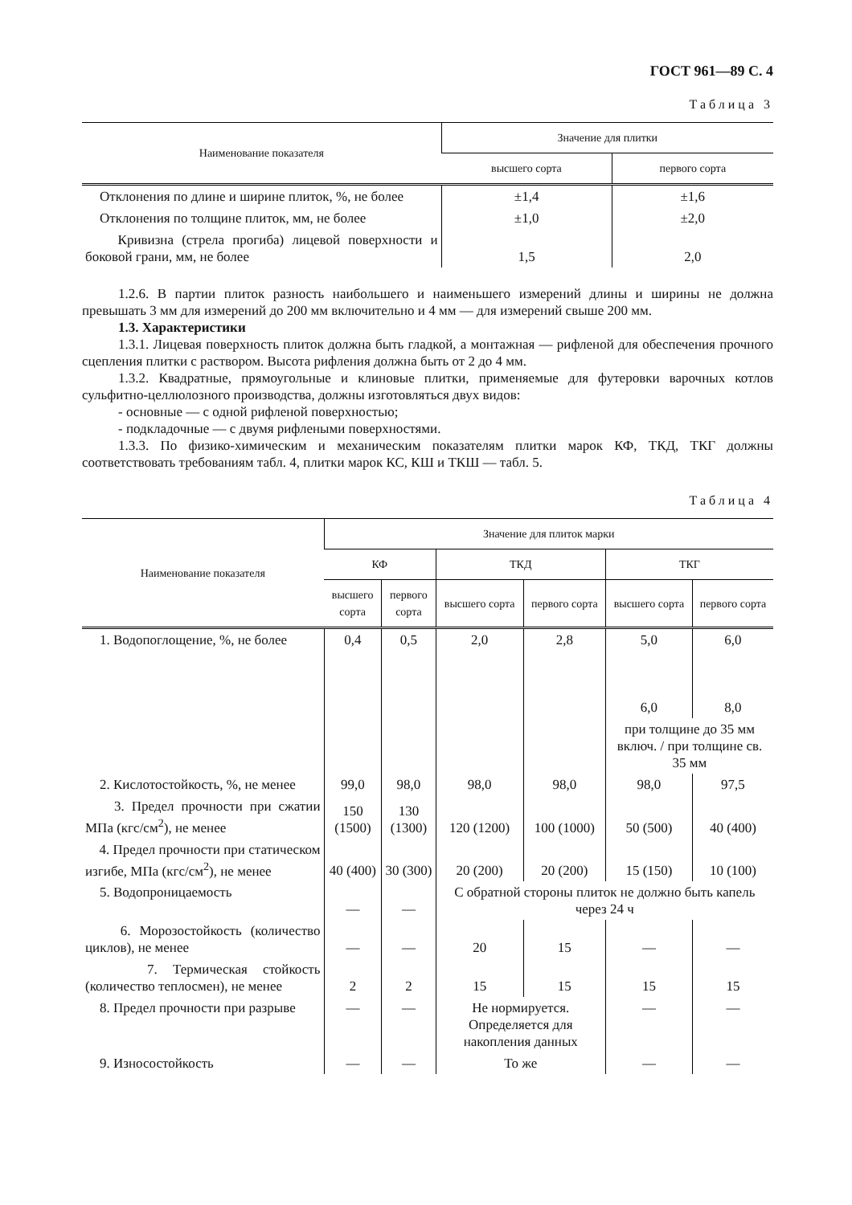ГОСТ 961—89 С. 4
Таблица 3
| Наименование показателя | Значение для плитки | |
| --- | --- | --- |
| | высшего сорта | первого сорта |
| Отклонения по длине и ширине плиток, %, не более | ±1,4 | ±1,6 |
| Отклонения по толщине плиток, мм, не более | ±1,0 | ±2,0 |
| Кривизна (стрела прогиба) лицевой поверхности и боковой грани, мм, не более | 1,5 | 2,0 |
1.2.6. В партии плиток разность наибольшего и наименьшего измерений длины и ширины не должна превышать 3 мм для измерений до 200 мм включительно и 4 мм — для измерений свыше 200 мм.
1.3. Характеристики
1.3.1. Лицевая поверхность плиток должна быть гладкой, а монтажная — рифленой для обеспечения прочного сцепления плитки с раствором. Высота рифления должна быть от 2 до 4 мм.
1.3.2. Квадратные, прямоугольные и клиновые плитки, применяемые для футеровки варочных котлов сульфитно-целлюлозного производства, должны изготовляться двух видов:
- основные — с одной рифленой поверхностью;
- подкладочные — с двумя рифлеными поверхностями.
1.3.3. По физико-химическим и механическим показателям плитки марок КФ, ТКД, ТКГ должны соответствовать требованиям табл. 4, плитки марок КС, КШ и ТКШ — табл. 5.
Таблица 4
| Наименование показателя | Значение для плиток марки | | | | | |
| --- | --- | --- | --- | --- | --- | --- |
| | КФ | | ТКД | | ТКГ | |
| | высшего сорта | первого сорта | высшего сорта | первого сорта | высшего сорта | первого сорта |
| 1. Водопоглощение, %, не более | 0,4 | 0,5 | 2,0 | 2,8 | 5,0 6,0 | 6,0 8,0 |
| | | | | | при толщине до 35 мм включ. / при толщине св. 35 мм | |
| 2. Кислотостойкость, %, не менее | 99,0 | 98,0 | 98,0 | 98,0 | 98,0 | 97,5 |
| 3. Предел прочности при сжатии МПа (кгс/см<sup>2</sup>), не менее | 150 (1500) | 130 (1300) | 120 (1200) | 100 (1000) | 50 (500) | 40 (400) |
| 4. Предел прочности при статическом изгибе, МПа (кгс/см<sup>2</sup>), не менее | 40 (400) | 30 (300) | 20 (200) | 20 (200) | 15 (150) | 10 (100) |
| 5. Водопроницаемость | — | — | С обратной стороны плиток не должно быть капель через 24 ч | | | |
| 6. Морозостойкость (количество циклов), не менее | — | — | 20 | 15 | — | — |
| 7. Термическая стойкость (количество теплосмен), не менее | 2 | 2 | 15 | 15 | 15 | 15 |
| 8. Предел прочности при разрыве | — | — | Не нормируется. Определяется для накопления данных | | — | — |
| 9. Износостойкость | — | — | То же | | — | — |